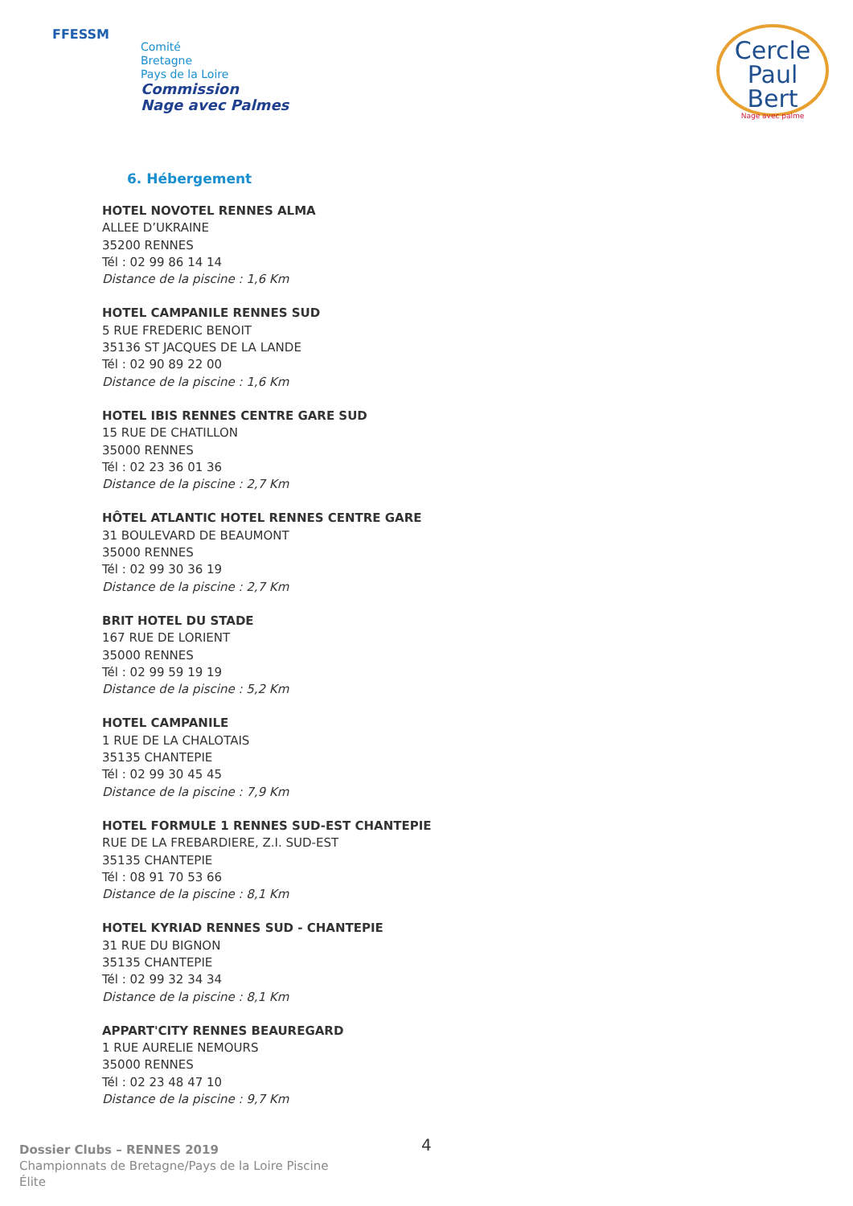FFESSM
Comité
Bretagne
Pays de la Loire
Commission
Nage avec Palmes
Cercle
Paul Bert
Nage avec palme
6. Hébergement
HOTEL NOVOTEL RENNES ALMA
ALLEE D’UKRAINE
35200 RENNES
Tél : 02 99 86 14 14
Distance de la piscine : 1,6 Km
HOTEL CAMPANILE RENNES SUD
5 RUE FREDERIC BENOIT
35136 ST JACQUES DE LA LANDE
Tél : 02 90 89 22 00
Distance de la piscine : 1,6 Km
HOTEL IBIS RENNES CENTRE GARE SUD
15 RUE DE CHATILLON
35000 RENNES
Tél : 02 23 36 01 36
Distance de la piscine : 2,7 Km
HÔTEL ATLANTIC HOTEL RENNES CENTRE GARE
31 BOULEVARD DE BEAUMONT
35000 RENNES
Tél : 02 99 30 36 19
Distance de la piscine : 2,7 Km
BRIT HOTEL DU STADE
167 RUE DE LORIENT
35000 RENNES
Tél : 02 99 59 19 19
Distance de la piscine : 5,2 Km
HOTEL CAMPANILE
1 RUE DE LA CHALOTAIS
35135 CHANTEPIE
Tél : 02 99 30 45 45
Distance de la piscine : 7,9 Km
HOTEL FORMULE 1 RENNES SUD-EST CHANTEPIE
RUE DE LA FREBARDIERE, Z.I. SUD-EST
35135 CHANTEPIE
Tél : 08 91 70 53 66
Distance de la piscine : 8,1 Km
HOTEL KYRIAD RENNES SUD - CHANTEPIE
31 RUE DU BIGNON
35135 CHANTEPIE
Tél : 02 99 32 34 34
Distance de la piscine : 8,1 Km
APPART'CITY RENNES BEAUREGARD
1 RUE AURELIE NEMOURS
35000 RENNES
Tél : 02 23 48 47 10
Distance de la piscine : 9,7 Km
4
Dossier Clubs – RENNES 2019
Championnats de Bretagne/Pays de la Loire Piscine
Élite